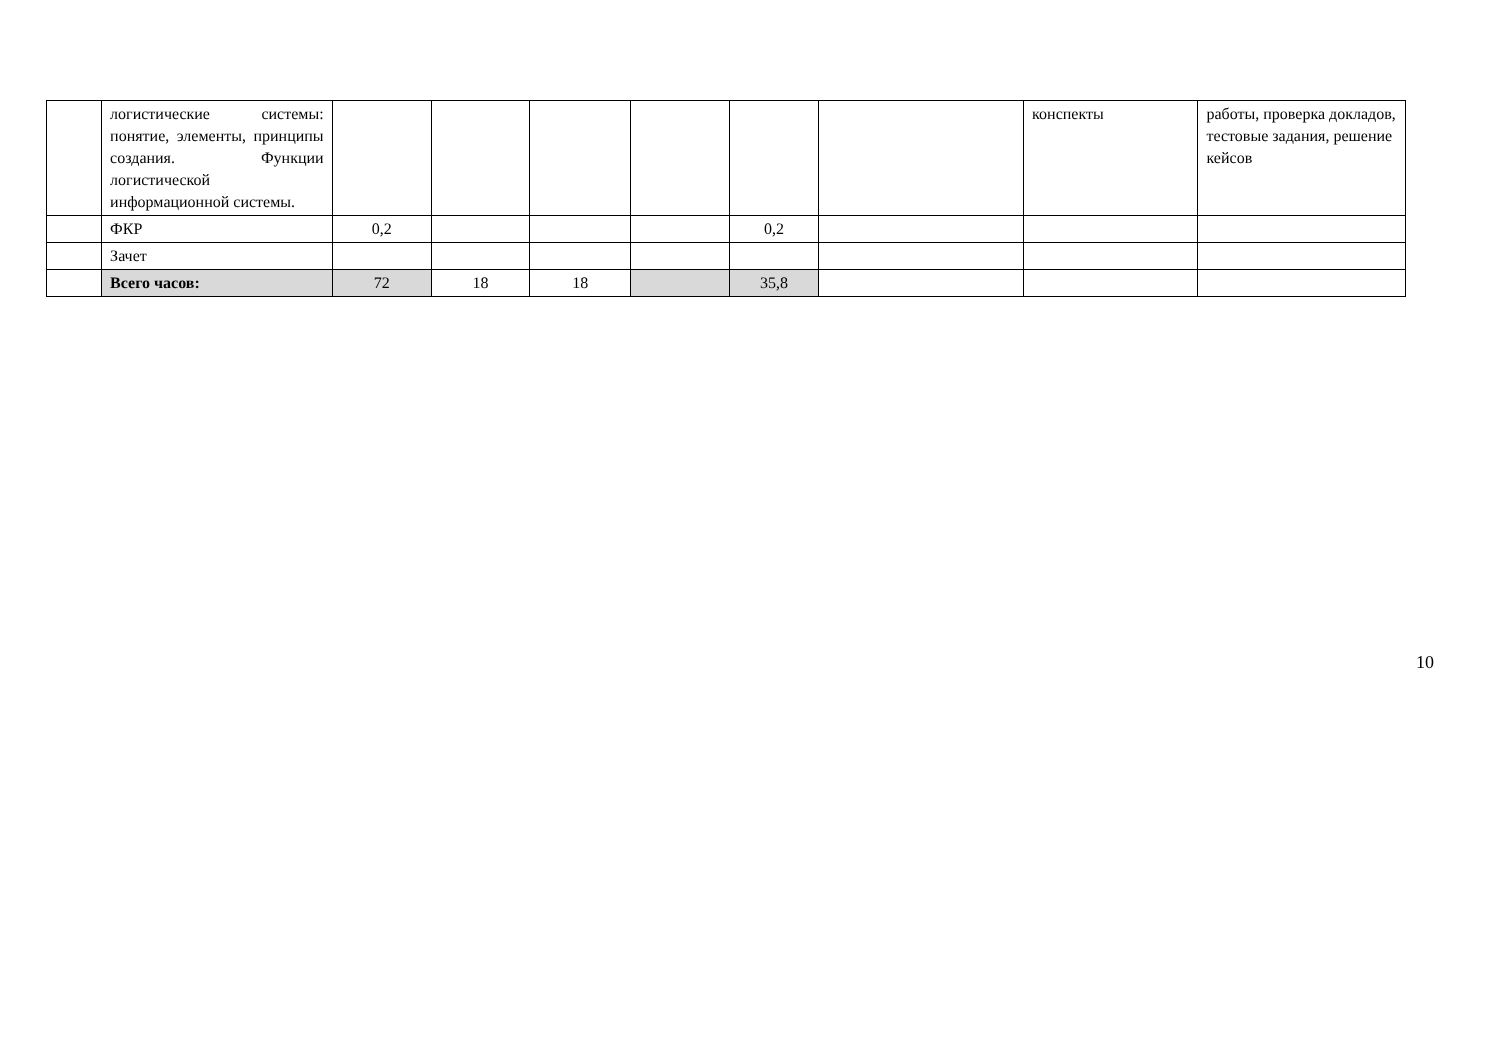| | логистические системы: понятие, элементы, принципы создания. Функции логистической информационной системы. | | | | | | | конспекты | работы, проверка докладов, тестовые задания, решение кейсов |
| | ФКР | 0,2 | | | | 0,2 | | | |
| | Зачет | | | | | | | | |
| | Всего часов: | 72 | 18 | 18 | | 35,8 | | | |
10